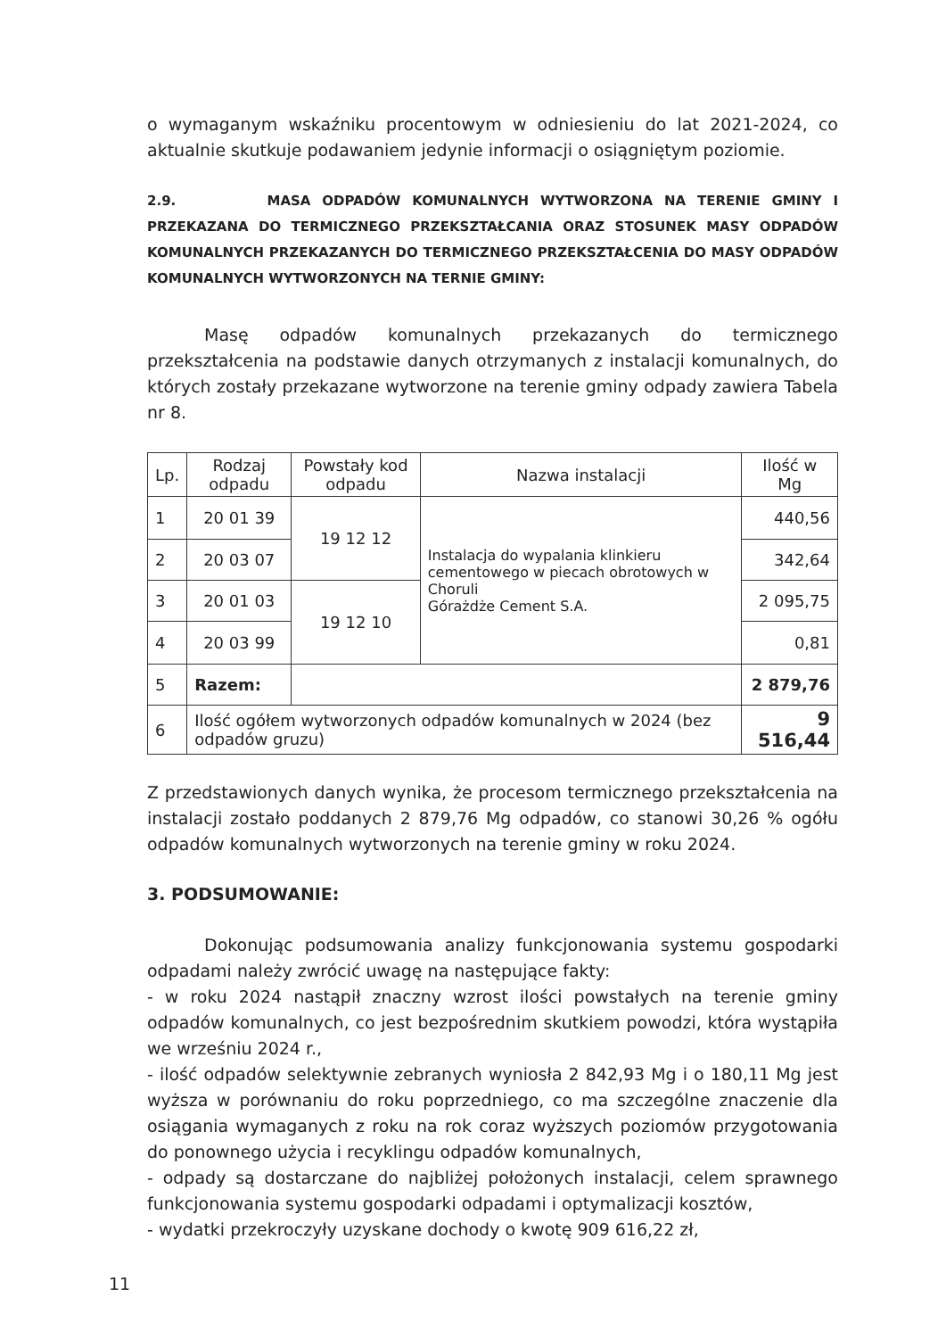o wymaganym wskaźniku procentowym w odniesieniu do lat 2021-2024, co aktualnie skutkuje podawaniem jedynie informacji o osiągniętym poziomie.
2.9. MASA ODPADÓW KOMUNALNYCH WYTWORZONA NA TERENIE GMINY I PRZEKAZANA DO TERMICZNEGO PRZEKSZTAŁCANIA ORAZ STOSUNEK MASY ODPADÓW KOMUNALNYCH PRZEKAZANYCH DO TERMICZNEGO PRZEKSZTAŁCENIA DO MASY ODPADÓW KOMUNALNYCH WYTWORZONYCH NA TERNIE GMINY:
Masę odpadów komunalnych przekazanych do termicznego przekształcenia na podstawie danych otrzymanych z instalacji komunalnych, do których zostały przekazane wytworzone na terenie gminy odpady zawiera Tabela nr 8.
| Lp. | Rodzaj odpadu | Powstały kod odpadu | Nazwa instalacji | Ilość w Mg |
| --- | --- | --- | --- | --- |
| 1 | 20 01 39 | 19 12 12 | Instalacja do wypalania klinkieru cementowego w piecach obrotowych w Choruli Górażdże Cement S.A. | 440,56 |
| 2 | 20 03 07 | | | 342,64 |
| 3 | 20 01 03 | 19 12 10 | | 2 095,75 |
| 4 | 20 03 99 | | | 0,81 |
| 5 | Razem: | | | 2 879,76 |
| 6 | Ilość ogółem wytworzonych odpadów komunalnych w 2024 (bez odpadów gruzu) | | | 9 516,44 |
Z przedstawionych danych wynika, że procesom termicznego przekształcenia na instalacji zostało poddanych 2 879,76 Mg odpadów, co stanowi 30,26 % ogółu odpadów komunalnych wytworzonych na terenie gminy w roku 2024.
3. PODSUMOWANIE:
Dokonując podsumowania analizy funkcjonowania systemu gospodarki odpadami należy zwrócić uwagę na następujące fakty:
- w roku 2024 nastąpił znaczny wzrost ilości powstałych na terenie gminy odpadów komunalnych, co jest bezpośrednim skutkiem powodzi, która wystąpiła we wrześniu 2024 r.,
- ilość odpadów selektywnie zebranych wyniosła 2 842,93 Mg i o 180,11 Mg jest wyższa w porównaniu do roku poprzedniego, co ma szczególne znaczenie dla osiągania wymaganych z roku na rok coraz wyższych poziomów przygotowania do ponownego użycia i recyklingu odpadów komunalnych,
- odpady są dostarczane do najbliżej położonych instalacji, celem sprawnego funkcjonowania systemu gospodarki odpadami i optymalizacji kosztów,
- wydatki przekroczyły uzyskane dochody o kwotę 909 616,22 zł,
11